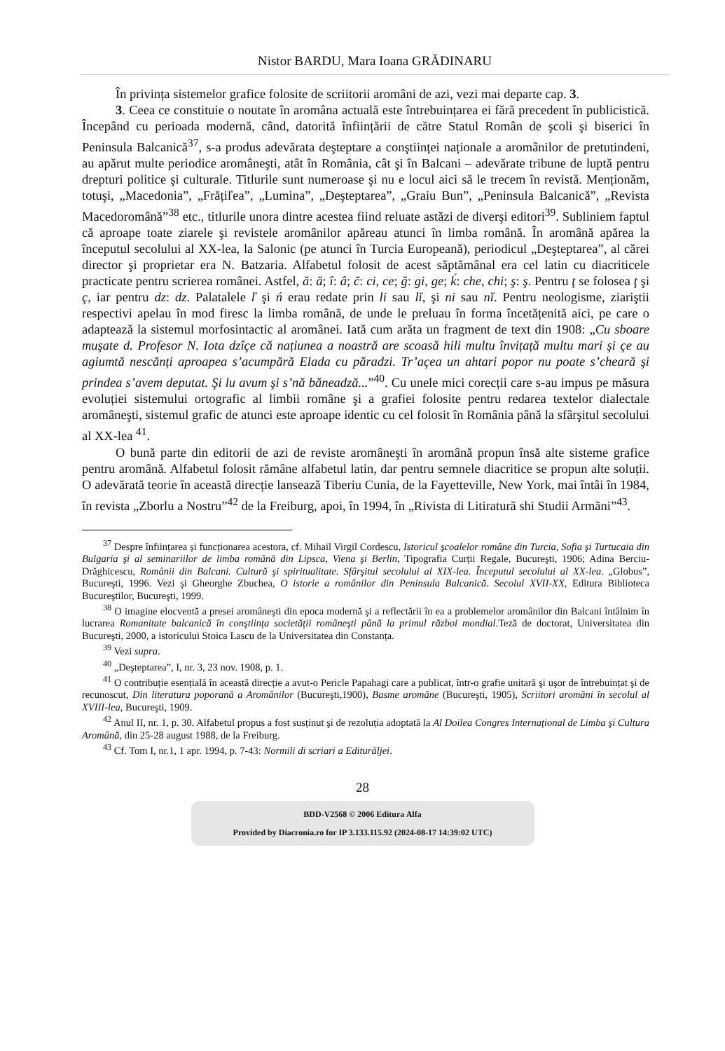Nistor BARDU, Mara Ioana GRĂDINARU
În privința sistemelor grafice folosite de scriitorii aromâni de azi, vezi mai departe cap. 3.
3. Ceea ce constituie o noutate în aromâna actuală este întrebuințarea ei fără precedent în publicistică. Începând cu perioada modernă, când, datorită înființării de către Statul Român de şcoli şi biserici în Peninsula Balcanică<sup>37</sup>, s-a produs adevărata deşteptare a conştiinței naționale a aromânilor de pretutindeni, au apărut multe periodice aromâneşti, atât în România, cât şi în Balcani – adevărate tribune de luptă pentru drepturi politice şi culturale. Titlurile sunt numeroase şi nu e locul aici să le trecem în revistă. Menționăm, totuşi, „Macedonia”, „Frățiľea”, „Lumina”, „Deşteptarea”, „Graiu Bun”, „Peninsula Balcanică”, „Revista Macedoromână”<sup>38</sup> etc., titlurile unora dintre acestea fiind reluate astăzi de diverşi editori<sup>39</sup>. Subliniem faptul că aproape toate ziarele şi revistele aromânilor apăreau atunci în limba română. În aromână apărea la începutul secolului al XX-lea, la Salonic (pe atunci în Turcia Europeană), periodicul „Deşteptarea”, al cărei director şi proprietar era N. Batzaria. Alfabetul folosit de acest săptămânal era cel latin cu diacriticele practicate pentru scrierea românei. Astfel, ă: ă; î: â; č: ci, ce; ğ: gi, ge; ḱ: che, chi; ş: ş. Pentru ţ se folosea ţ şi ç, iar pentru dz: dz. Palatalele ľ şi ń erau redate prin li sau lĭ, şi ni sau nĭ. Pentru neologisme, ziariştii respectivi apelau în mod firesc la limba română, de unde le preluau în forma încetățenită aici, pe care o adaptează la sistemul morfosintactic al aromânei. Iată cum arăta un fragment de text din 1908: „Cu sboare muşate d. Profesor N. Iota dzîçe că națiunea a noastră are scoasă hili multu învițață multu mari şi çe au agiumtă nescănți aproapea s’acumpără Elada cu păradzi. Tr’açea un ahtari popor nu poate s’cheară şi prindea s’avem deputat. Şi lu avum şi s’nă băneadză...”<sup>40</sup>. Cu unele mici corecții care s-au impus pe măsura evoluției sistemului ortografic al limbii române şi a grafiei folosite pentru redarea textelor dialectale aromâneşti, sistemul grafic de atunci este aproape identic cu cel folosit în România până la sfârşitul secolului al XX-lea <sup>41</sup>.
O bună parte din editorii de azi de reviste aromâneşti în aromână propun însă alte sisteme grafice pentru aromână. Alfabetul folosit rămâne alfabetul latin, dar pentru semnele diacritice se propun alte soluții. O adevărată teorie în această direcție lansează Tiberiu Cunia, de la Fayetteville, New York, mai întâi în 1984, în revista „Zborlu a Nostru”<sup>42</sup> de la Freiburg, apoi, în 1994, în „Rivista di Litiraturã shi Studii Armãni”<sup>43</sup>.
<sup>37</sup> Despre înființarea și funcționarea acestora, cf. Mihail Virgil Cordescu, Istoricul şcoalelor române din Turcia, Sofia şi Turtucaia din Bulgaria şi al seminariilor de limba română din Lipsca, Viena şi Berlin, Tipografia Curții Regale, Bucureşti, 1906; Adina Berciu-Drăghicescu, Românii din Balcani. Cultură şi spiritualitate. Sfârşitul secolului al XIX-lea. Începutul secolului al XX-lea. „Globus”, Bucureşti, 1996. Vezi şi Gheorghe Zbuchea, O istorie a românilor din Peninsula Balcanică. Secolul XVII-XX, Editura Biblioteca Bucureştilor, Bucureşti, 1999.
<sup>38</sup> O imagine elocventă a presei aromâneşti din epoca modernă şi a reflectării în ea a problemelor aromânilor din Balcani întâlnim în lucrarea Romanitate balcanică în conştiința societății româneşti până la primul război mondial.Teză de doctorat, Universitatea din Bucureşti, 2000, a istoricului Stoica Lascu de la Universitatea din Constanța.
<sup>39</sup> Vezi supra.
<sup>40</sup> „Deşteptarea”, I, nr. 3, 23 nov. 1908, p. 1.
<sup>41</sup> O contribuție esențială în această direcție a avut-o Pericle Papahagi care a publicat, într-o grafie unitară şi uşor de întrebuințat şi de recunoscut, Din literatura poporană a Aromânilor (Bucureşti,1900), Basme aromâne (Bucureşti, 1905), Scriitori aromâni în secolul al XVIII-lea, Bucureşti, 1909.
<sup>42</sup> Anul II, nr. 1, p. 30. Alfabetul propus a fost susținut şi de rezoluția adoptată la Al Doilea Congres Internațional de Limba şi Cultura Aromână, din 25-28 august 1988, de la Freiburg.
<sup>43</sup> Cf. Tom I, nr.1, 1 apr. 1994, p. 7-43: Normili di scriari a Editurãljei.
28
BDD-V2568 © 2006 Editura Alfa
Provided by Diacronia.ro for IP 3.133.115.92 (2024-08-17 14:39:02 UTC)